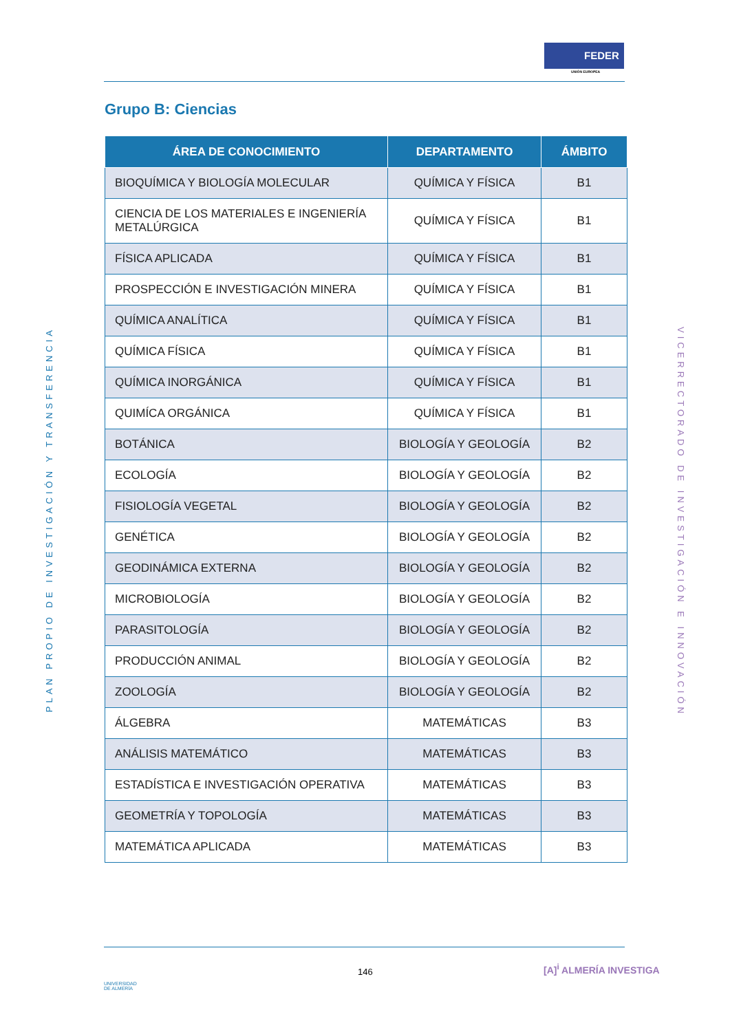FEDER
UNIÓN EUROPEA
Grupo B: Ciencias
PLAN PROPIO DE INVESTIGACIÓN Y TRANSFERENCIA
VICERRECTORADO DE INVESTIGACIÓN E INNOVACIÓN
| ÁREA DE CONOCIMIENTO | DEPARTAMENTO | ÁMBITO |
| --- | --- | --- |
| BIOQUÍMICA Y BIOLOGÍA MOLECULAR | QUÍMICA Y FÍSICA | B1 |
| CIENCIA DE LOS MATERIALES E INGENIERÍA METALÚRGICA | QUÍMICA Y FÍSICA | B1 |
| FÍSICA APLICADA | QUÍMICA Y FÍSICA | B1 |
| PROSPECCIÓN E INVESTIGACIÓN MINERA | QUÍMICA Y FÍSICA | B1 |
| QUÍMICA ANALÍTICA | QUÍMICA Y FÍSICA | B1 |
| QUÍMICA FÍSICA | QUÍMICA Y FÍSICA | B1 |
| QUÍMICA INORGÁNICA | QUÍMICA Y FÍSICA | B1 |
| QUIMÍCA ORGÁNICA | QUÍMICA Y FÍSICA | B1 |
| BOTÁNICA | BIOLOGÍA Y GEOLOGÍA | B2 |
| ECOLOGÍA | BIOLOGÍA Y GEOLOGÍA | B2 |
| FISIOLOGÍA VEGETAL | BIOLOGÍA Y GEOLOGÍA | B2 |
| GENÉTICA | BIOLOGÍA Y GEOLOGÍA | B2 |
| GEODINÁMICA EXTERNA | BIOLOGÍA Y GEOLOGÍA | B2 |
| MICROBIOLOGÍA | BIOLOGÍA Y GEOLOGÍA | B2 |
| PARASITOLOGÍA | BIOLOGÍA Y GEOLOGÍA | B2 |
| PRODUCCIÓN ANIMAL | BIOLOGÍA Y GEOLOGÍA | B2 |
| ZOOLOGÍA | BIOLOGÍA Y GEOLOGÍA | B2 |
| ÁLGEBRA | MATEMÁTICAS | B3 |
| ANÁLISIS MATEMÁTICO | MATEMÁTICAS | B3 |
| ESTADÍSTICA E INVESTIGACIÓN OPERATIVA | MATEMÁTICAS | B3 |
| GEOMETRÍA Y TOPOLOGÍA | MATEMÁTICAS | B3 |
| MATEMÁTICA APLICADA | MATEMÁTICAS | B3 |
UNIVERSIDAD
DE ALMERÍA
146 [A]<sup>i</sup> ALMERÍA INVESTIGA